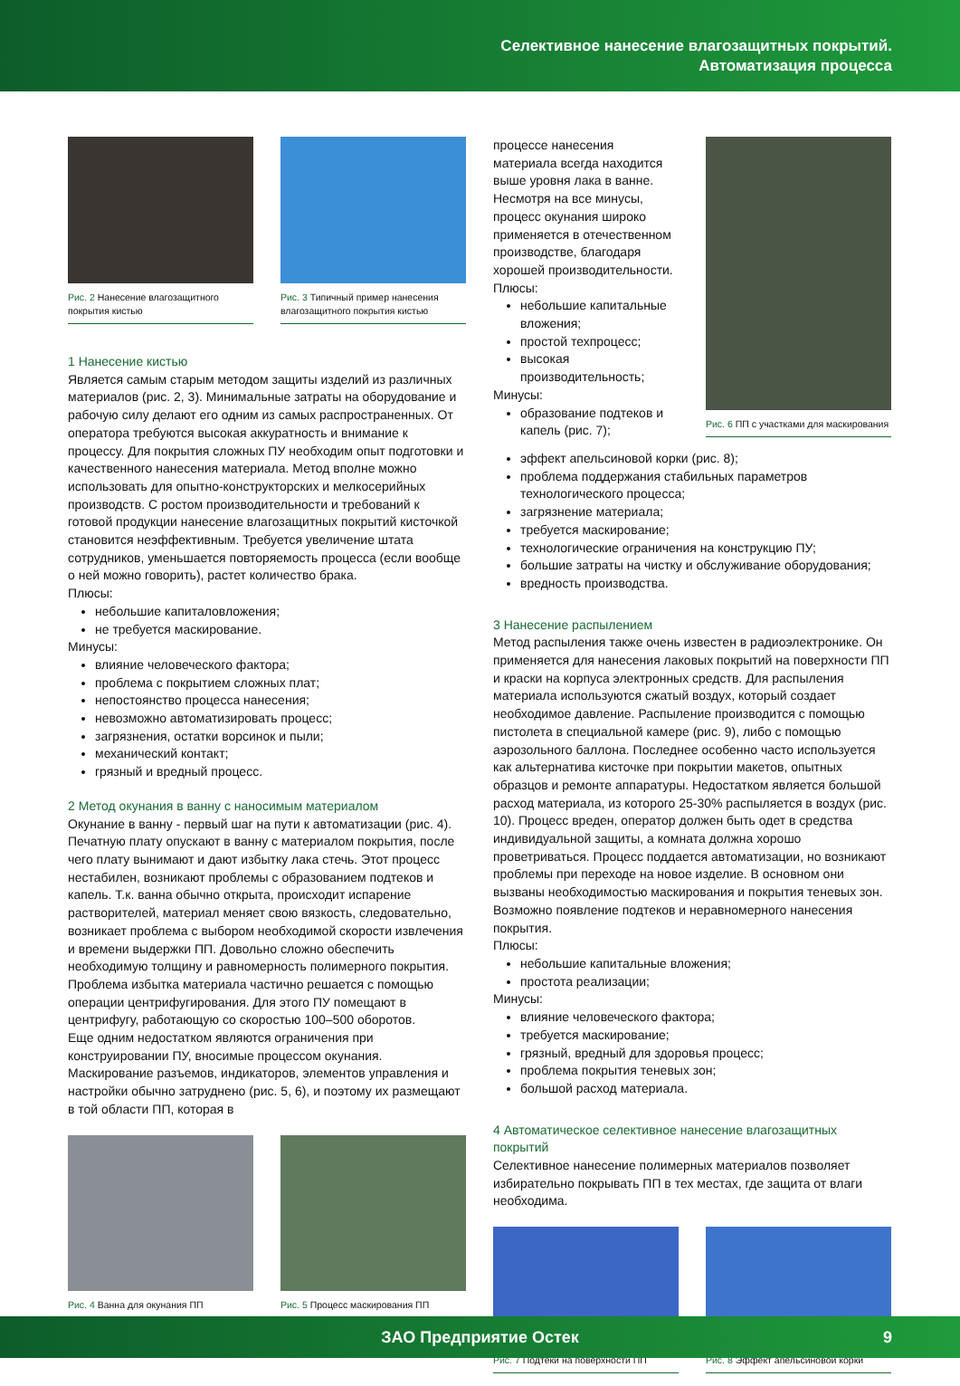Селективное нанесение влагозащитных покрытий.
Автоматизация процесса
Рис. 2 Нанесение влагозащитного покрытия кистью
Рис. 3 Типичный пример нанесения влагозащитного покрытия кистью
1 Нанесение кистью
Является самым старым методом защиты изделий из различных материалов (рис. 2, 3). Минимальные затраты на оборудование и рабочую силу делают его одним из самых распространенных. От оператора требуются высокая аккуратность и внимание к процессу. Для покрытия сложных ПУ необходим опыт подготовки и качественного нанесения материала. Метод вполне можно использовать для опытно-конструкторских и мелкосерийных производств. С ростом производительности и требований к готовой продукции нанесение влагозащитных покрытий кисточкой становится неэффективным. Требуется увеличение штата сотрудников, уменьшается повторяемость процесса (если вообще о ней можно говорить), растет количество брака.
Плюсы:
небольшие капиталовложения;
не требуется маскирование.
Минусы:
влияние человеческого фактора;
проблема с покрытием сложных плат;
непостоянство процесса нанесения;
невозможно автоматизировать процесс;
загрязнения, остатки ворсинок и пыли;
механический контакт;
грязный и вредный процесс.
2 Метод окунания в ванну с наносимым материалом
Окунание в ванну - первый шаг на пути к автоматизации (рис. 4). Печатную плату опускают в ванну с материалом покрытия, после чего плату вынимают и дают избытку лака стечь. Этот процесс нестабилен, возникают проблемы с образованием подтеков и капель. Т.к. ванна обычно открыта, происходит испарение растворителей, материал меняет свою вязкость, следовательно, возникает проблема с выбором необходимой скорости извлечения и времени выдержки ПП. Довольно сложно обеспечить необходимую толщину и равномерность полимерного покрытия. Проблема избытка материала частично решается с помощью операции центрифугирования. Для этого ПУ помещают в центрифугу, работающую со скоростью 100–500 оборотов.
Еще одним недостатком являются ограничения при конструировании ПУ, вносимые процессом окунания. Маскирование разъемов, индикаторов, элементов управления и настройки обычно затруднено (рис. 5, 6), и поэтому их размещают в той области ПП, которая в
Рис. 4 Ванна для окунания ПП
Рис. 5 Процесс маскирования ПП
процессе нанесения материала всегда находится выше уровня лака в ванне.
Несмотря на все минусы, процесс окунания широко применяется в отечественном производстве, благодаря хорошей производительности.
Плюсы:
небольшие капитальные вложения;
простой техпроцесс;
высокая производительность;
Минусы:
образование подтеков и капель (рис. 7);
Рис. 6 ПП с участками для маскирования
эффект апельсиновой корки (рис. 8);
проблема поддержания стабильных параметров технологического процесса;
загрязнение материала;
требуется маскирование;
технологические ограничения на конструкцию ПУ;
большие затраты на чистку и обслуживание оборудования;
вредность производства.
3 Нанесение распылением
Метод распыления также очень известен в радиоэлектронике. Он применяется для нанесения лаковых покрытий на поверхности ПП и краски на корпуса электронных средств. Для распыления материала используются сжатый воздух, который создает необходимое давление. Распыление производится с помощью пистолета в специальной камере (рис. 9), либо с помощью аэрозольного баллона. Последнее особенно часто используется как альтернатива кисточке при покрытии макетов, опытных образцов и ремонте аппаратуры. Недостатком является большой расход материала, из которого 25-30% распыляется в воздух (рис. 10). Процесс вреден, оператор должен быть одет в средства индивидуальной защиты, а комната должна хорошо проветриваться. Процесс поддается автоматизации, но возникают проблемы при переходе на новое изделие. В основном они вызваны необходимостью маскирования и покрытия теневых зон. Возможно появление подтеков и неравномерного нанесения покрытия.
Плюсы:
небольшие капитальные вложения;
простота реализации;
Минусы:
влияние человеческого фактора;
требуется маскирование;
грязный, вредный для здоровья процесс;
проблема покрытия теневых зон;
большой расход материала.
4 Автоматическое селективное нанесение влагозащитных покрытий
Селективное нанесение полимерных материалов позволяет избирательно покрывать ПП в тех местах, где защита от влаги необходима.
Рис. 7 Подтеки на поверхности ПП
Рис. 8 Эффект апельсиновой корки
ЗАО Предприятие Остек 9